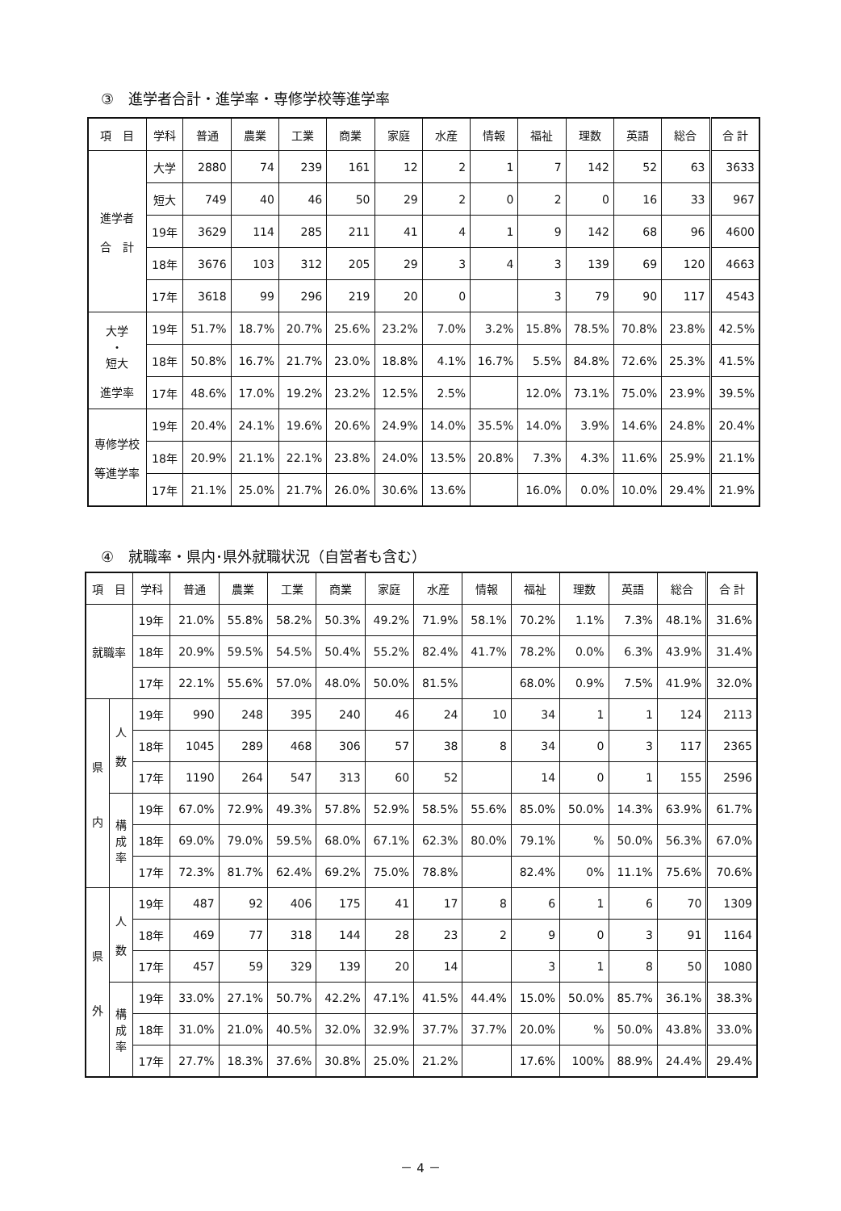③　進学者合計・進学率・専修学校等進学率
| 項 目 | 学科 | 普通 | 農業 | 工業 | 商業 | 家庭 | 水産 | 情報 | 福祉 | 理数 | 英語 | 総合 | 合 計 |
| --- | --- | --- | --- | --- | --- | --- | --- | --- | --- | --- | --- | --- | --- |
| 進学者 合 計 | 大学 | 2880 | 74 | 239 | 161 | 12 | 2 | 1 | 7 | 142 | 52 | 63 | 3633 |
| | 短大 | 749 | 40 | 46 | 50 | 29 | 2 | 0 | 2 | 0 | 16 | 33 | 967 |
| | 19年 | 3629 | 114 | 285 | 211 | 41 | 4 | 1 | 9 | 142 | 68 | 96 | 4600 |
| | 18年 | 3676 | 103 | 312 | 205 | 29 | 3 | 4 | 3 | 139 | 69 | 120 | 4663 |
| | 17年 | 3618 | 99 | 296 | 219 | 20 | 0 | | 3 | 79 | 90 | 117 | 4543 |
| 大学 ・ 短大 進学率 | 19年 | 51.7% | 18.7% | 20.7% | 25.6% | 23.2% | 7.0% | 3.2% | 15.8% | 78.5% | 70.8% | 23.8% | 42.5% |
| | 18年 | 50.8% | 16.7% | 21.7% | 23.0% | 18.8% | 4.1% | 16.7% | 5.5% | 84.8% | 72.6% | 25.3% | 41.5% |
| | 17年 | 48.6% | 17.0% | 19.2% | 23.2% | 12.5% | 2.5% | | 12.0% | 73.1% | 75.0% | 23.9% | 39.5% |
| 専修学校 等進学率 | 19年 | 20.4% | 24.1% | 19.6% | 20.6% | 24.9% | 14.0% | 35.5% | 14.0% | 3.9% | 14.6% | 24.8% | 20.4% |
| | 18年 | 20.9% | 21.1% | 22.1% | 23.8% | 24.0% | 13.5% | 20.8% | 7.3% | 4.3% | 11.6% | 25.9% | 21.1% |
| | 17年 | 21.1% | 25.0% | 21.7% | 26.0% | 30.6% | 13.6% | | 16.0% | 0.0% | 10.0% | 29.4% | 21.9% |
④　就職率・県内･県外就職状況（自営者も含む）
| 項 目 | | 学科 | 普通 | 農業 | 工業 | 商業 | 家庭 | 水産 | 情報 | 福祉 | 理数 | 英語 | 総合 | 合 計 |
| --- | --- | --- | --- | --- | --- | --- | --- | --- | --- | --- | --- | --- | --- | --- |
| 就職率 | | 19年 | 21.0% | 55.8% | 58.2% | 50.3% | 49.2% | 71.9% | 58.1% | 70.2% | 1.1% | 7.3% | 48.1% | 31.6% |
| | | 18年 | 20.9% | 59.5% | 54.5% | 50.4% | 55.2% | 82.4% | 41.7% | 78.2% | 0.0% | 6.3% | 43.9% | 31.4% |
| | | 17年 | 22.1% | 55.6% | 57.0% | 48.0% | 50.0% | 81.5% | | 68.0% | 0.9% | 7.5% | 41.9% | 32.0% |
| 県 内 | 人 数 | 19年 | 990 | 248 | 395 | 240 | 46 | 24 | 10 | 34 | 1 | 1 | 124 | 2113 |
| | | 18年 | 1045 | 289 | 468 | 306 | 57 | 38 | 8 | 34 | 0 | 3 | 117 | 2365 |
| | | 17年 | 1190 | 264 | 547 | 313 | 60 | 52 | | 14 | 0 | 1 | 155 | 2596 |
| | 構 成 率 | 19年 | 67.0% | 72.9% | 49.3% | 57.8% | 52.9% | 58.5% | 55.6% | 85.0% | 50.0% | 14.3% | 63.9% | 61.7% |
| | | 18年 | 69.0% | 79.0% | 59.5% | 68.0% | 67.1% | 62.3% | 80.0% | 79.1% | % | 50.0% | 56.3% | 67.0% |
| | | 17年 | 72.3% | 81.7% | 62.4% | 69.2% | 75.0% | 78.8% | | 82.4% | 0% | 11.1% | 75.6% | 70.6% |
| 県 外 | 人 数 | 19年 | 487 | 92 | 406 | 175 | 41 | 17 | 8 | 6 | 1 | 6 | 70 | 1309 |
| | | 18年 | 469 | 77 | 318 | 144 | 28 | 23 | 2 | 9 | 0 | 3 | 91 | 1164 |
| | | 17年 | 457 | 59 | 329 | 139 | 20 | 14 | | 3 | 1 | 8 | 50 | 1080 |
| | 構 成 率 | 19年 | 33.0% | 27.1% | 50.7% | 42.2% | 47.1% | 41.5% | 44.4% | 15.0% | 50.0% | 85.7% | 36.1% | 38.3% |
| | | 18年 | 31.0% | 21.0% | 40.5% | 32.0% | 32.9% | 37.7% | 37.7% | 20.0% | % | 50.0% | 43.8% | 33.0% |
| | | 17年 | 27.7% | 18.3% | 37.6% | 30.8% | 25.0% | 21.2% | | 17.6% | 100% | 88.9% | 24.4% | 29.4% |
－ 4 －